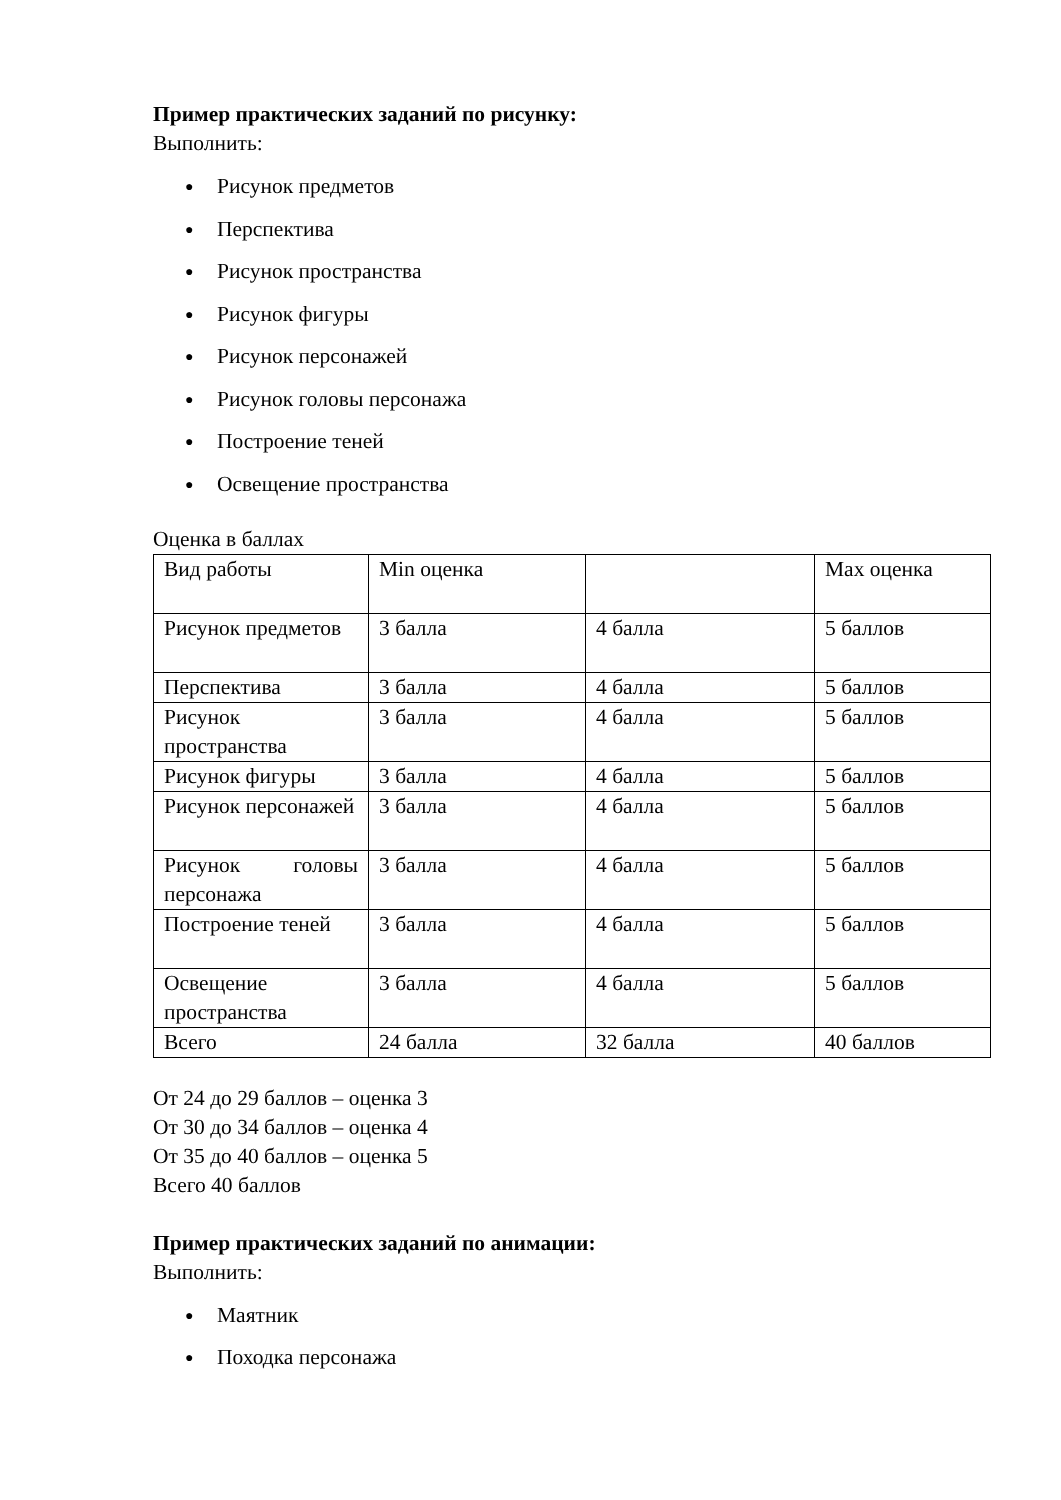Пример практических заданий по рисунку:
Выполнить:
● Рисунок предметов
● Перспектива
● Рисунок пространства
● Рисунок фигуры
● Рисунок персонажей
● Рисунок головы персонажа
● Построение теней
● Освещение пространства
Оценка в баллах
| Вид работы | Min оценка | | Max оценка |
| Рисунок предметов | 3 балла | 4 балла | 5 баллов |
| Перспектива | 3 балла | 4 балла | 5 баллов |
| Рисунок пространства | 3 балла | 4 балла | 5 баллов |
| Рисунок фигуры | 3 балла | 4 балла | 5 баллов |
| Рисунок персонажей | 3 балла | 4 балла | 5 баллов |
| Рисунок головы персонажа | 3 балла | 4 балла | 5 баллов |
| Построение теней | 3 балла | 4 балла | 5 баллов |
| Освещение пространства | 3 балла | 4 балла | 5 баллов |
| Всего | 24 балла | 32 балла | 40 баллов |
От 24 до 29 баллов – оценка 3
От 30 до 34 баллов – оценка 4
От 35 до 40 баллов – оценка 5
Всего 40 баллов
Пример практических заданий по анимации:
Выполнить:
● Маятник
● Походка персонажа